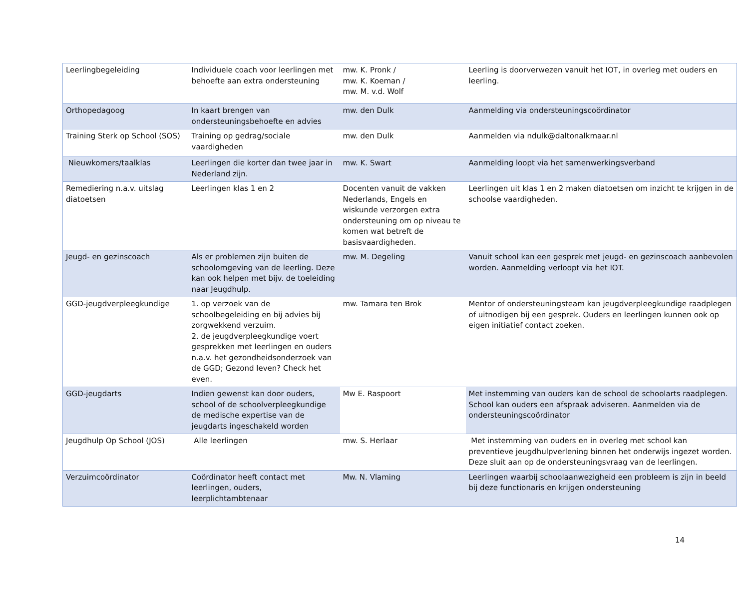| Leerlingbegeleiding | Individuele coach voor leerlingen met behoefte aan extra ondersteuning | mw. K. Pronk / mw. K. Koeman / mw. M. v.d. Wolf | Leerling is doorverwezen vanuit het IOT, in overleg met ouders en leerling. |
| Orthopedagoog | In kaart brengen van ondersteuningsbehoefte en advies | mw. den Dulk | Aanmelding via ondersteuningscoördinator |
| Training Sterk op School (SOS) | Training op gedrag/sociale vaardigheden | mw. den Dulk | Aanmelden via ndulk@daltonalkmaar.nl |
| Nieuwkomers/taalklas | Leerlingen die korter dan twee jaar in Nederland zijn. | mw. K. Swart | Aanmelding loopt via het samenwerkingsverband |
| Remediering n.a.v. uitslag diatoetsen | Leerlingen klas 1 en 2 | Docenten vanuit de vakken Nederlands, Engels en wiskunde verzorgen extra ondersteuning om op niveau te komen wat betreft de basisvaardigheden. | Leerlingen uit klas 1 en 2 maken diatoetsen om inzicht te krijgen in de schoolse vaardigheden. |
| Jeugd- en gezinscoach | Als er problemen zijn buiten de schoolomgeving van de leerling. Deze kan ook helpen met bijv. de toeleiding naar Jeugdhulp. | mw. M. Degeling | Vanuit school kan een gesprek met jeugd- en gezinscoach aanbevolen worden. Aanmelding verloopt via het IOT. |
| GGD-jeugdverpleegkundige | 1. op verzoek van de schoolbegeleiding en bij advies bij zorgwekkend verzuim. 2. de jeugdverpleegkundige voert gesprekken met leerlingen en ouders n.a.v. het gezondheidsonderzoek van de GGD; Gezond leven? Check het even. | mw. Tamara ten Brok | Mentor of ondersteuningsteam kan jeugdverpleegkundige raadplegen of uitnodigen bij een gesprek. Ouders en leerlingen kunnen ook op eigen initiatief contact zoeken. |
| GGD-jeugdarts | Indien gewenst kan door ouders, school of de schoolverpleegkundige de medische expertise van de jeugdarts ingeschakeld worden | Mw E. Raspoort | Met instemming van ouders kan de school de schoolarts raadplegen. School kan ouders een afspraak adviseren. Aanmelden via de ondersteuningscoördinator |
| Jeugdhulp Op School (JOS) | Alle leerlingen | mw. S. Herlaar | Met instemming van ouders en in overleg met school kan preventieve jeugdhulpverlening binnen het onderwijs ingezet worden. Deze sluit aan op de ondersteuningsvraag van de leerlingen. |
| Verzuimcoördinator | Coördinator heeft contact met leerlingen, ouders, leerplichtambtenaar | Mw. N. Vlaming | Leerlingen waarbij schoolaanwezigheid een probleem is zijn in beeld bij deze functionaris en krijgen ondersteuning |
14